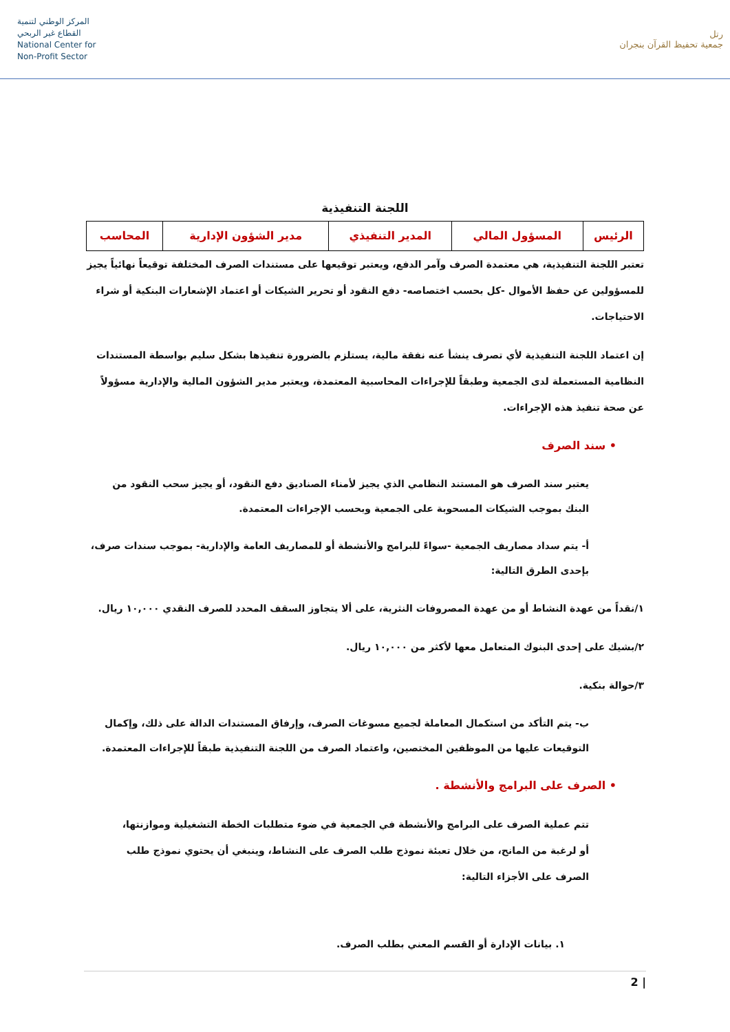المركز الوطني لتنمية
القطاع غير الربحي
National Center for
Non-Profit Sector
رتل
جمعية تحفيظ القرآن بنجران
اللجنة التنفيذية
| الرئيس | المسؤول المالي | المدير التنفيذي | مدير الشؤون الإدارية | المحاسب |
تعتبر اللجنة التنفيذية، هي معتمدة الصرف وآمر الدفع، ويعتبر توقيعها على مستندات الصرف المختلفة توقيعاً نهائياً يجيز للمسؤولين عن حفظ الأموال -كل بحسب اختصاصه- دفع النقود أو تحرير الشيكات أو اعتماد الإشعارات البنكية أو شراء الاحتياجات.
إن اعتماد اللجنة التنفيذية لأي تصرف ينشأ عنه نفقة مالية، يستلزم بالضرورة تنفيذها بشكل سليم بواسطة المستندات النظامية المستعملة لدى الجمعية وطبقاً للإجراءات المحاسبية المعتمدة، ويعتبر مدير الشؤون المالية والإدارية مسؤولاً عن صحة تنفيذ هذه الإجراءات.
• سند الصرف
يعتبر سند الصرف هو المستند النظامي الذي يجيز لأمناء الصناديق دفع النقود، أو يجيز سحب النقود من البنك بموجب الشيكات المسحوبة على الجمعية وبحسب الإجراءات المعتمدة.
أ- يتم سداد مصاريف الجمعية -سواءً للبرامج والأنشطة أو للمصاريف العامة والإدارية- بموجب سندات صرف، بإحدى الطرق التالية:
١/نقداً من عهدة النشاط أو من عهدة المصروفات النثرية، على ألا يتجاوز السقف المحدد للصرف النقدي ١٠,٠٠٠ ريال.
٢/بشيك على إحدى البنوك المتعامل معها لأكثر من ١٠,٠٠٠ ريال.
٣/حوالة بنكية.
ب- يتم التأكد من استكمال المعاملة لجميع مسوغات الصرف، وإرفاق المستندات الدالة على ذلك، وإكمال التوقيعات عليها من الموظفين المختصين، واعتماد الصرف من اللجنة التنفيذية طبقاً للإجراءات المعتمدة.
• الصرف على البرامج والأنشطة .
تتم عملية الصرف على البرامج والأنشطة في الجمعية في ضوء متطلبات الخطة التشغيلية وموازنتها، أو لرغبة من المانح، من خلال تعبئة نموذج طلب الصرف على النشاط، وينبغي أن يحتوي نموذج طلب الصرف على الأجزاء التالية:
١. بيانات الإدارة أو القسم المعني بطلب الصرف.
2 |